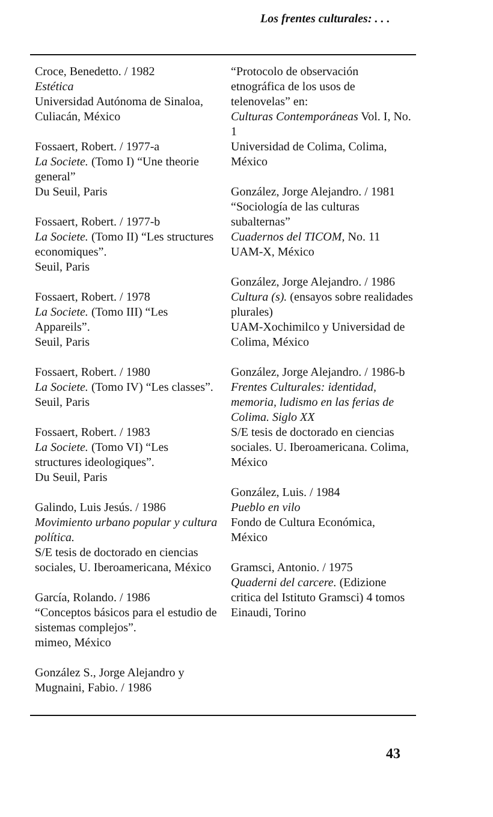Los frentes culturales: . . .
Croce, Benedetto. / 1982
Estética
Universidad Autónoma de Sinaloa, Culiacán, México
Fossaert, Robert. / 1977-a
La Societe. (Tomo I) “Une theorie general”
Du Seuil, Paris
Fossaert, Robert. / 1977-b
La Societe. (Tomo II) “Les structures economiques”.
Seuil, Paris
Fossaert, Robert. / 1978
La Societe. (Tomo III) “Les Appareils”.
Seuil, Paris
Fossaert, Robert. / 1980
La Societe. (Tomo IV) “Les classes”.
Seuil, Paris
Fossaert, Robert. / 1983
La Societe. (Tomo VI) “Les structures ideologiques”.
Du Seuil, Paris
Galindo, Luis Jesús. / 1986
Movimiento urbano popular y cultura política.
S/E tesis de doctorado en ciencias sociales, U. Iberoamericana, México
García, Rolando. / 1986
“Conceptos básicos para el estudio de sistemas complejos”.
mimeo, México
González S., Jorge Alejandro y Mugnaini, Fabio. / 1986
“Protocolo de observación etnográfica de los usos de telenovelas” en:
Culturas Contemporáneas Vol. I, No. 1
Universidad de Colima, Colima, México
González, Jorge Alejandro. / 1981
“Sociología de las culturas subalternas”
Cuadernos del TICOM, No. 11
UAM-X, México
González, Jorge Alejandro. / 1986
Cultura (s). (ensayos sobre realidades plurales)
UAM-Xochimilco y Universidad de Colima, México
González, Jorge Alejandro. / 1986-b
Frentes Culturales: identidad, memoria, ludismo en las ferias de Colima. Siglo XX
S/E tesis de doctorado en ciencias sociales. U. Iberoamericana. Colima, México
González, Luis. / 1984
Pueblo en vilo
Fondo de Cultura Económica, México
Gramsci, Antonio. / 1975
Quaderni del carcere. (Edizione critica del Istituto Gramsci) 4 tomos
Einaudi, Torino
43